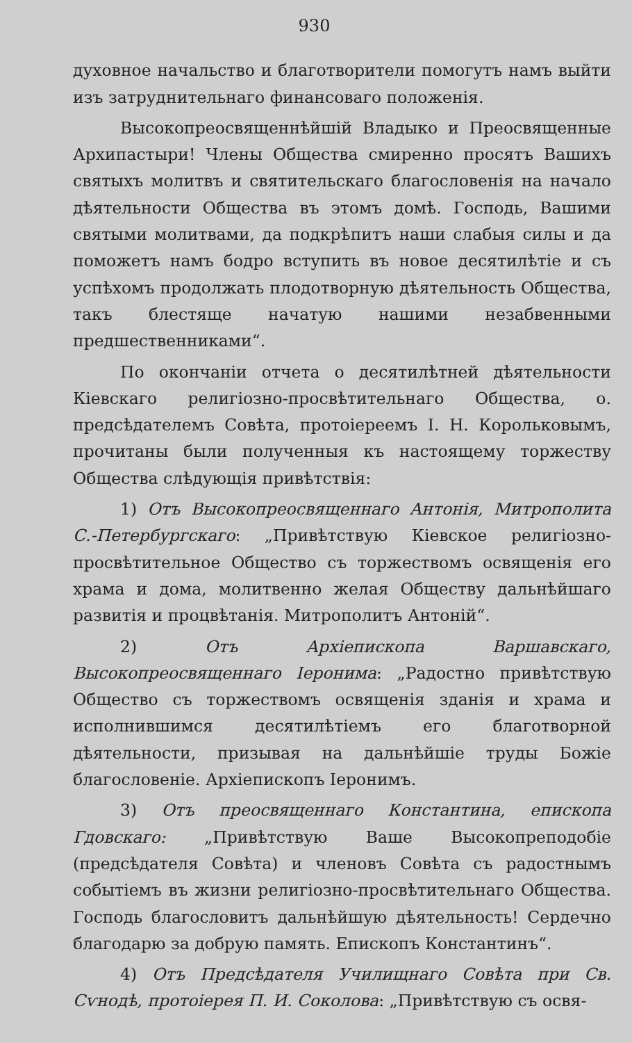930
духовное начальство и благотворители помогутъ намъ выйти изъ затруднительнаго финансоваго положенія.
Высокопреосвященнѣйшій Владыко и Преосвященные Архипастыри! Члены Общества смиренно просятъ Вашихъ святыхъ молитвъ и святительскаго благословенія на начало дѣятельности Общества въ этомъ домѣ. Господь, Вашими святыми молитвами, да подкрѣпитъ наши слабыя силы и да поможетъ намъ бодро вступить въ новое десятилѣтіе и съ успѣхомъ продолжать плодотворную дѣятельность Общества, такъ блестяще начатую нашими незабвенными предшественниками“.
По окончаніи отчета о десятилѣтней дѣятельности Кіевскаго религіозно-просвѣтительнаго Общества, о. предсѣдателемъ Совѣта, протоіереемъ І. Н. Корольковымъ, прочитаны были полученныя къ настоящему торжеству Общества слѣдующія привѣтствія:
1) Отъ Высокопреосвященнаго Антонія, Митрополита С.-Петербургскаго: „Привѣтствую Кіевское религіозно-просвѣтительное Общество съ торжествомъ освященія его храма и дома, молитвенно желая Обществу дальнѣйшаго развитія и процвѣтанія. Митрополитъ Антоній“.
2) Отъ Архіепископа Варшавскаго, Высокопреосвященнаго Іеронима: „Радостно привѣтствую Общество съ торжествомъ освященія зданія и храма и исполнившимся десятилѣтіемъ его благотворной дѣятельности, призывая на дальнѣйшіе труды Божіе благословеніе. Архіепископъ Іеронимъ.
3) Отъ преосвященнаго Константина, епископа Гдовскаго: „Привѣтствую Ваше Высокопреподобіе (предсѣдателя Совѣта) и членовъ Совѣта съ радостнымъ событіемъ въ жизни религіозно-просвѣтительнаго Общества. Господь благословитъ дальнѣйшую дѣятельность! Сердечно благодарю за добрую память. Епископъ Константинъ“.
4) Отъ Предсѣдателя Училищнаго Совѣта при Св. Сѵнодѣ, протоіерея П. И. Соколова: „Привѣтствую съ освя-